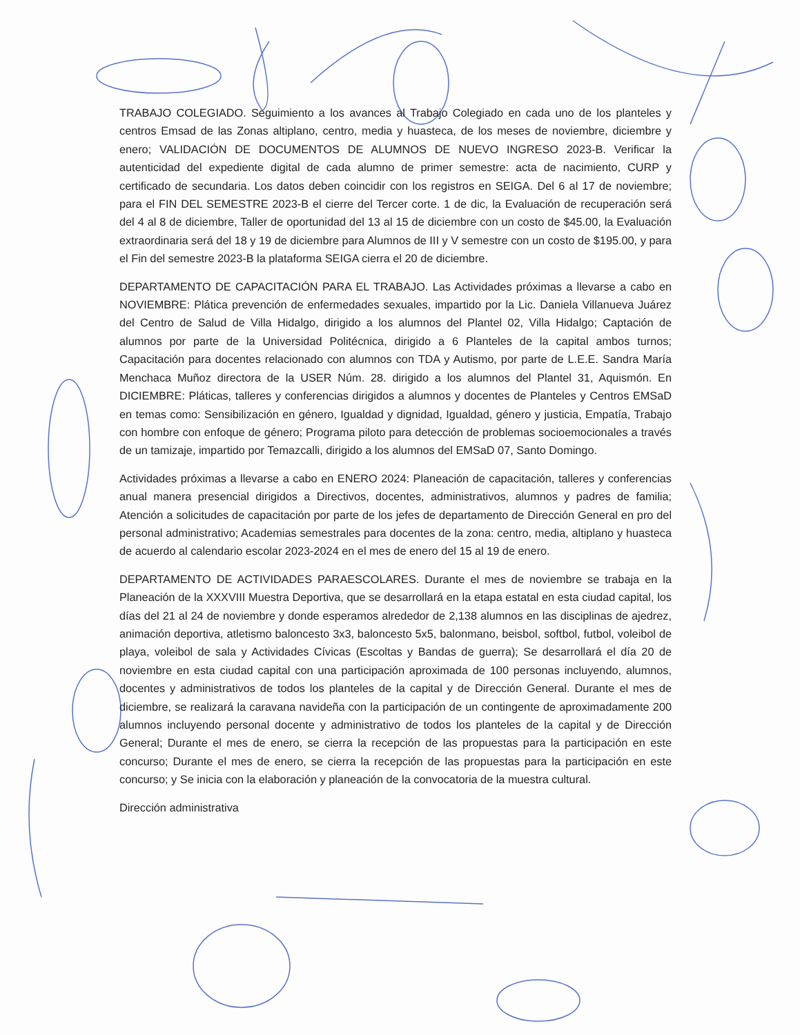TRABAJO COLEGIADO. Seguimiento a los avances al Trabajo Colegiado en cada uno de los planteles y centros Emsad de las Zonas altiplano, centro, media y huasteca, de los meses de noviembre, diciembre y enero; VALIDACIÓN DE DOCUMENTOS DE ALUMNOS DE NUEVO INGRESO 2023-B. Verificar la autenticidad del expediente digital de cada alumno de primer semestre: acta de nacimiento, CURP y certificado de secundaria. Los datos deben coincidir con los registros en SEIGA. Del 6 al 17 de noviembre; para el FIN DEL SEMESTRE 2023-B el cierre del Tercer corte. 1 de dic, la Evaluación de recuperación será del 4 al 8 de diciembre, Taller de oportunidad del 13 al 15 de diciembre con un costo de $45.00, la Evaluación extraordinaria será del 18 y 19 de diciembre para Alumnos de III y V semestre con un costo de $195.00, y para el Fin del semestre 2023-B la plataforma SEIGA cierra el 20 de diciembre.
DEPARTAMENTO DE CAPACITACIÓN PARA EL TRABAJO. Las Actividades próximas a llevarse a cabo en NOVIEMBRE: Plática prevención de enfermedades sexuales, impartido por la Lic. Daniela Villanueva Juárez del Centro de Salud de Villa Hidalgo, dirigido a los alumnos del Plantel 02, Villa Hidalgo; Captación de alumnos por parte de la Universidad Politécnica, dirigido a 6 Planteles de la capital ambos turnos; Capacitación para docentes relacionado con alumnos con TDA y Autismo, por parte de L.E.E. Sandra María Menchaca Muñoz directora de la USER Núm. 28. dirigido a los alumnos del Plantel 31, Aquismón. En DICIEMBRE: Pláticas, talleres y conferencias dirigidos a alumnos y docentes de Planteles y Centros EMSaD en temas como: Sensibilización en género, Igualdad y dignidad, Igualdad, género y justicia, Empatía, Trabajo con hombre con enfoque de género; Programa piloto para detección de problemas socioemocionales a través de un tamizaje, impartido por Temazcalli, dirigido a los alumnos del EMSaD 07, Santo Domingo.
Actividades próximas a llevarse a cabo en ENERO 2024: Planeación de capacitación, talleres y conferencias anual manera presencial dirigidos a Directivos, docentes, administrativos, alumnos y padres de familia; Atención a solicitudes de capacitación por parte de los jefes de departamento de Dirección General en pro del personal administrativo; Academias semestrales para docentes de la zona: centro, media, altiplano y huasteca de acuerdo al calendario escolar 2023-2024 en el mes de enero del 15 al 19 de enero.
DEPARTAMENTO DE ACTIVIDADES PARAESCOLARES. Durante el mes de noviembre se trabaja en la Planeación de la XXXVIII Muestra Deportiva, que se desarrollará en la etapa estatal en esta ciudad capital, los días del 21 al 24 de noviembre y donde esperamos alrededor de 2,138 alumnos en las disciplinas de ajedrez, animación deportiva, atletismo baloncesto 3x3, baloncesto 5x5, balonmano, beisbol, softbol, futbol, voleibol de playa, voleibol de sala y Actividades Cívicas (Escoltas y Bandas de guerra); Se desarrollará el día 20 de noviembre en esta ciudad capital con una participación aproximada de 100 personas incluyendo, alumnos, docentes y administrativos de todos los planteles de la capital y de Dirección General. Durante el mes de diciembre, se realizará la caravana navideña con la participación de un contingente de aproximadamente 200 alumnos incluyendo personal docente y administrativo de todos los planteles de la capital y de Dirección General; Durante el mes de enero, se cierra la recepción de las propuestas para la participación en este concurso; Durante el mes de enero, se cierra la recepción de las propuestas para la participación en este concurso; y Se inicia con la elaboración y planeación de la convocatoria de la muestra cultural.
Dirección administrativa